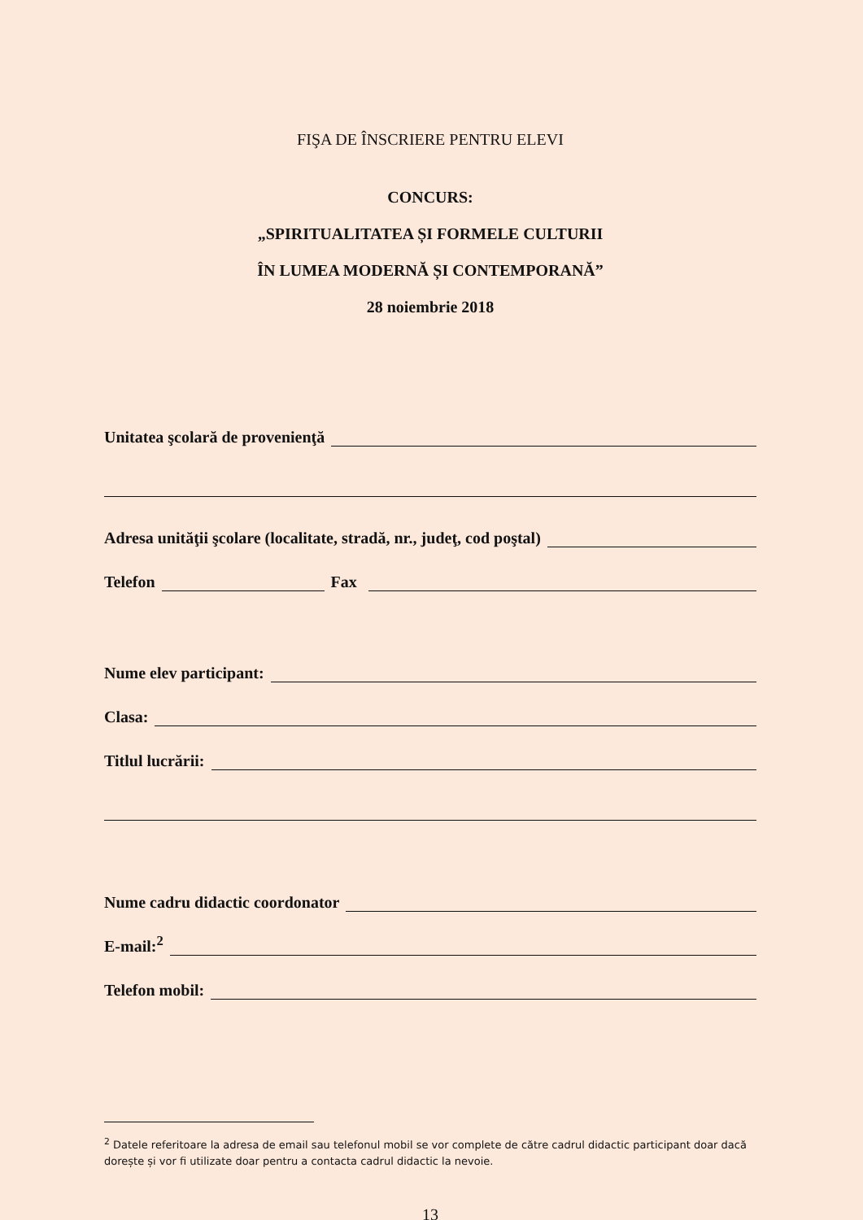FIŞA DE ÎNSCRIERE PENTRU ELEVI
CONCURS:
„SPIRITUALITATEA ȘI FORMELE CULTURII
ÎN LUMEA MODERNĂ ȘI CONTEMPORANĂ”
28 noiembrie 2018
Unitatea şcolară de provenienţă
Adresa unităţii şcolare (localitate, stradă, nr., judeţ, cod poştal)
Telefon
Fax
Nume elev participant:
Clasa:
Titlul lucrării:
Nume cadru didactic coordonator
E-mail:<sup>2</sup>
Telefon mobil:
<sup>2</sup> Datele referitoare la adresa de email sau telefonul mobil se vor complete de către cadrul didactic participant doar dacă dorește și vor fi utilizate doar pentru a contacta cadrul didactic la nevoie.
13